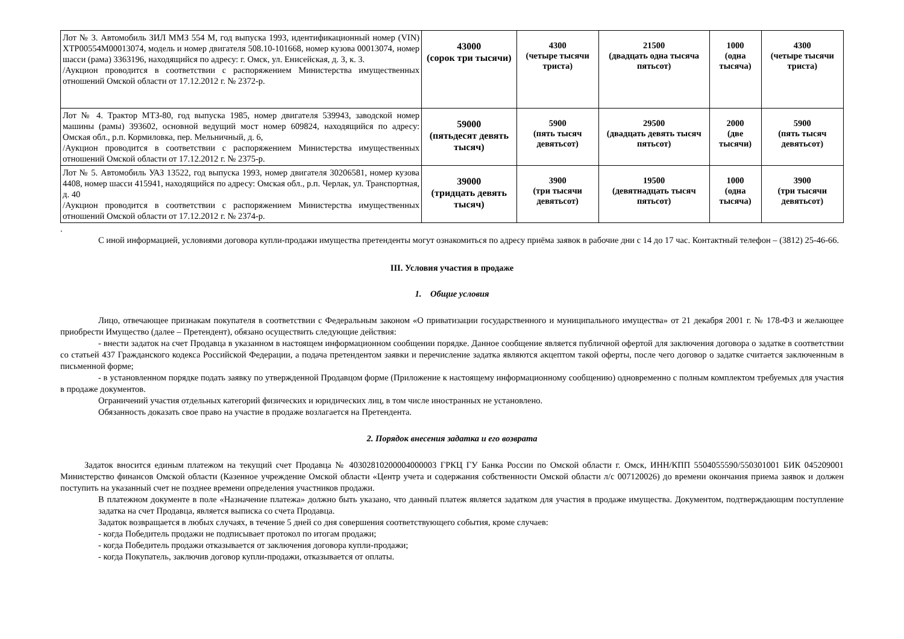| Лот № 3. Автомобиль ЗИЛ ММЗ 554 М, год выпуска 1993, идентификационный номер (VIN) XTP00554M00013074, модель и номер двигателя 508.10-101668, номер кузова 00013074, номер шасси (рама) 3363196, находящийся по адресу: г. Омск, ул. Енисейская, д. 3, к. 3. /Аукцион проводится в соответствии с распоряжением Министерства имущественных отношений Омской области от 17.12.2012 г. № 2372-р. | 43000 (сорок три тысячи) | 4300 (четыре тысячи триста) | 21500 (двадцать одна тысяча пятьсот) | 1000 (одна тысяча) | 4300 (четыре тысячи триста) |
| Лот № 4. Трактор МТЗ-80, год выпуска 1985, номер двигателя 539943, заводской номер машины (рамы) 393602, основной ведущий мост номер 609824, находящийся по адресу: Омская обл., р.п. Кормиловка, пер. Мельничный, д. 6, /Аукцион проводится в соответствии с распоряжением Министерства имущественных отношений Омской области от 17.12.2012 г. № 2375-р. | 59000 (пятьдесят девять тысяч) | 5900 (пять тысяч девятьсот) | 29500 (двадцать девять тысяч пятьсот) | 2000 (две тысячи) | 5900 (пять тысяч девятьсот) |
| Лот № 5. Автомобиль УАЗ 13522, год выпуска 1993, номер двигателя 30206581, номер кузова 4408, номер шасси 415941, находящийся по адресу: Омская обл., р.п. Черлак, ул. Транспортная, д. 40 /Аукцион проводится в соответствии с распоряжением Министерства имущественных отношений Омской области от 17.12.2012 г. № 2374-р. | 39000 (тридцать девять тысяч) | 3900 (три тысячи девятьсот) | 19500 (девятнадцать тысяч пятьсот) | 1000 (одна тысяча) | 3900 (три тысячи девятьсот) |
.
С иной информацией, условиями договора купли-продажи имущества претенденты могут ознакомиться по адресу приёма заявок в рабочие дни с 14 до 17 час. Контактный телефон – (3812) 25-46-66.
III. Условия участия в продаже
1. Общие условия
Лицо, отвечающее признакам покупателя в соответствии с Федеральным законом «О приватизации государственного и муниципального имущества» от 21 декабря 2001 г. № 178-ФЗ и желающее приобрести Имущество (далее – Претендент), обязано осуществить следующие действия:
- внести задаток на счет Продавца в указанном в настоящем информационном сообщении порядке. Данное сообщение является публичной офертой для заключения договора о задатке в соответствии со статьей 437 Гражданского кодекса Российской Федерации, а подача претендентом заявки и перечисление задатка являются акцептом такой оферты, после чего договор о задатке считается заключенным в письменной форме;
- в установленном порядке подать заявку по утвержденной Продавцом форме (Приложение к настоящему информационному сообщению) одновременно с полным комплектом требуемых для участия в продаже документов.
Ограничений участия отдельных категорий физических и юридических лиц, в том числе иностранных не установлено.
Обязанность доказать свое право на участие в продаже возлагается на Претендента.
2. Порядок внесения задатка и его возврата
Задаток вносится единым платежом на текущий счет Продавца № 40302810200004000003 ГРКЦ ГУ Банка России по Омской области г. Омск, ИНН/КПП 5504055590/550301001 БИК 045209001 Министерство финансов Омской области (Казенное учреждение Омской области «Центр учета и содержания собственности Омской области л/с 007120026) до времени окончания приема заявок и должен поступить на указанный счет не позднее времени определения участников продажи.
В платежном документе в поле «Назначение платежа» должно быть указано, что данный платеж является задатком для участия в продаже имущества. Документом, подтверждающим поступление задатка на счет Продавца, является выписка со счета Продавца.
Задаток возвращается в любых случаях, в течение 5 дней со дня совершения соответствующего события, кроме случаев:
- когда Победитель продажи не подписывает протокол по итогам продажи;
- когда Победитель продажи отказывается от заключения договора купли-продажи;
- когда Покупатель, заключив договор купли-продажи, отказывается от оплаты.